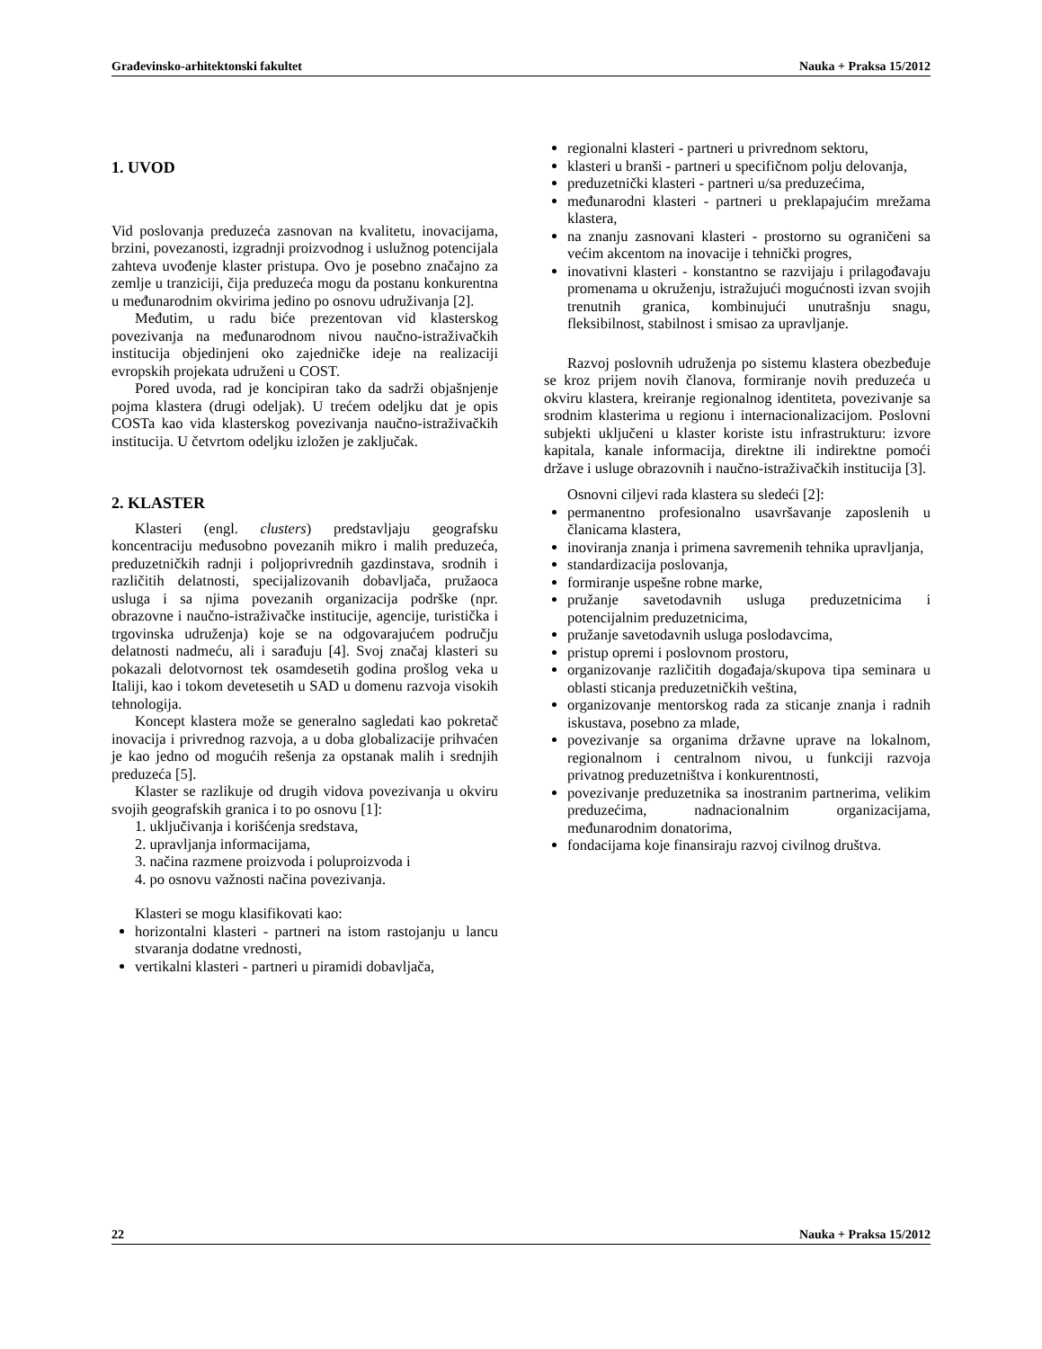Građevinsko-arhitektonski fakultet Nauka + Praksa 15/2012
1. UVOD
Vid poslovanja preduzeća zasnovan na kvalitetu, inovacijama, brzini, povezanosti, izgradnji proizvodnog i uslužnog potencijala zahteva uvođenje klaster pristupa. Ovo je posebno značajno za zemlje u tranziciji, čija preduzeća mogu da postanu konkurentna u međunarodnim okvirima jedino po osnovu udruživanja [2].
Međutim, u radu biće prezentovan vid klasterskog povezivanja na međunarodnom nivou naučno-istraživačkih institucija objedinjeni oko zajedničke ideje na realizaciji evropskih projekata udruženi u COST.
Pored uvoda, rad je koncipiran tako da sadrži objašnjenje pojma klastera (drugi odeljak). U trećem odeljku dat je opis COSTa kao vida klasterskog povezivanja naučno-istraživačkih institucija. U četvrtom odeljku izložen je zaključak.
2. KLASTER
Klasteri (engl. clusters) predstavljaju geografsku koncentraciju međusobno povezanih mikro i malih preduzeća, preduzetničkih radnji i poljoprivrednih gazdinstava, srodnih i različitih delatnosti, specijalizovanih dobavljača, pružaoca usluga i sa njima povezanih organizacija podrške (npr. obrazovne i naučno-istraživačke institucije, agencije, turistička i trgovinska udruženja) koje se na odgovarajućem području delatnosti nadmeću, ali i sarađuju [4]. Svoj značaj klasteri su pokazali delotvornost tek osamdesetih godina prošlog veka u Italiji, kao i tokom devetesetih u SAD u domenu razvoja visokih tehnologija.
Koncept klastera može se generalno sagledati kao pokretač inovacija i privrednog razvoja, a u doba globalizacije prihvaćen je kao jedno od mogućih rešenja za opstanak malih i srednjih preduzeća [5].
Klaster se razlikuje od drugih vidova povezivanja u okviru svojih geografskih granica i to po osnovu [1]:
1. uključivanja i korišćenja sredstava,
2. upravljanja informacijama,
3. načina razmene proizvoda i poluproizvoda i
4. po osnovu važnosti načina povezivanja.
Klasteri se mogu klasifikovati kao:
horizontalni klasteri - partneri na istom rastojanju u lancu stvaranja dodatne vrednosti,
vertikalni klasteri - partneri u piramidi dobavljača,
regionalni klasteri - partneri u privrednom sektoru,
klasteri u branši - partneri u specifičnom polju delovanja,
preduzetnički klasteri - partneri u/sa preduzećima,
međunarodni klasteri - partneri u preklapajućim mrežama klastera,
na znanju zasnovani klasteri - prostorno su ograničeni sa većim akcentom na inovacije i tehnički progres,
inovativni klasteri - konstantno se razvijaju i prilagođavaju promenama u okruženju, istražujući mogućnosti izvan svojih trenutnih granica, kombinujući unutrašnju snagu, fleksibilnost, stabilnost i smisao za upravljanje.
Razvoj poslovnih udruženja po sistemu klastera obezbeđuje se kroz prijem novih članova, formiranje novih preduzeća u okviru klastera, kreiranje regionalnog identiteta, povezivanje sa srodnim klasterima u regionu i internacionalizacijom. Poslovni subjekti uključeni u klaster koriste istu infrastrukturu: izvore kapitala, kanale informacija, direktne ili indirektne pomoći države i usluge obrazovnih i naučno-istraživačkih institucija [3].
Osnovni ciljevi rada klastera su sledeći [2]:
permanentno profesionalno usavršavanje zaposlenih u članicama klastera,
inoviranja znanja i primena savremenih tehnika upravljanja,
standardizacija poslovanja,
formiranje uspešne robne marke,
pružanje savetodavnih usluga preduzetnicima i potencijalnim preduzetnicima,
pružanje savetodavnih usluga poslodavcima,
pristup opremi i poslovnom prostoru,
organizovanje različitih događaja/skupova tipa seminara u oblasti sticanja preduzetničkih veština,
organizovanje mentorskog rada za sticanje znanja i radnih iskustava, posebno za mlade,
povezivanje sa organima državne uprave na lokalnom, regionalnom i centralnom nivou, u funkciji razvoja privatnog preduzetništva i konkurentnosti,
povezivanje preduzetnika sa inostranim partnerima, velikim preduzećima, nadnacionalnim organizacijama, međunarodnim donatorima,
fondacijama koje finansiraju razvoj civilnog društva.
22 Nauka + Praksa 15/2012